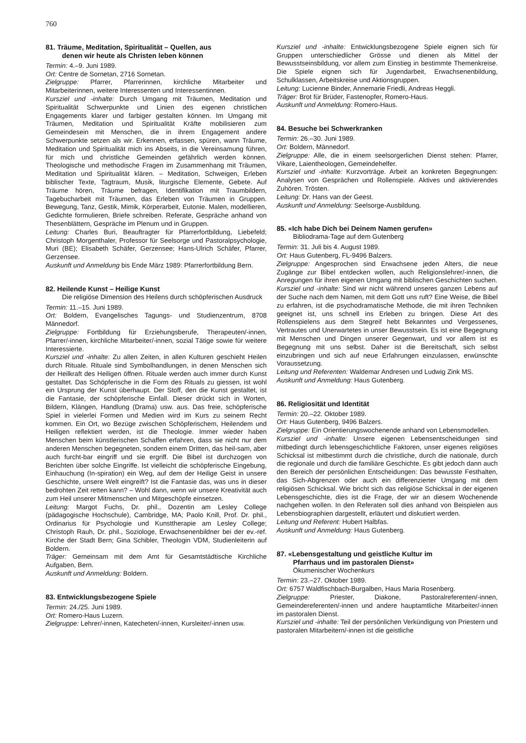760
81. Träume, Meditation, Spiritualität – Quellen, aus
denen wir heute als Christen leben können
Termin: 4.–9. Juni 1989.
Ort: Centre de Sornetan, 2716 Sornetan.
Zielgruppe: Pfarrer, Pfarrerinnen, kirchliche Mitarbeiter und Mitarbeiterinnen, weitere Interessenten und Interessentinnen.
Kursziel und -inhalte: Durch Umgang mit Träumen, Meditation und Spiritualität Schwerpunkte und Linien des eigenen christlichen Engagements klarer und farbiger gestalten können. Im Umgang mit Träumen, Meditation und Spiritualität Kräfte mobilisieren zum Gemeindesein mit Menschen, die in ihrem Engagement andere Schwerpunkte setzen als wir. Erkennen, erfassen, spüren, wann Träume, Meditation und Spiritualität mich ins Abseits, in die Vereinsamung führen, für mich und christliche Gemeinden gefährlich werden können. Theologische und methodische Fragen im Zusammenhang mit Träumen, Meditation und Spiritualität klären. – Meditation, Schweigen, Erleben biblischer Texte, Tagtraum, Musik, liturgische Elemente, Gebete. Auf Träume hören, Träume befragen, Identifikation mit Traumbildern, Tagebucharbeit mit Träumen, das Erleben von Träumen in Gruppen. Bewegung, Tanz, Gestik, Mimik, Körperarbeit, Eutonie. Malen, modellieren, Gedichte formulieren, Briefe schreiben. Referate, Gespräche anhand von Thesenblättern, Gespräche im Plenum und in Gruppen.
Leitung: Charles Buri, Beauftragter für Pfarrerfortbildung, Liebefeld; Christoph Morgenthaler, Professor für Seelsorge und Pastoralpsychologie, Muri (BE); Elisabeth Schäfer, Gerzensee; Hans-Ulrich Schäfer, Pfarrer, Gerzensee.
Auskunft und Anmeldung bis Ende März 1989: Pfarrerfortbildung Bern.
82. Heilende Kunst – Heilige Kunst
Die religiöse Dimension des Heilens durch schöpferischen Ausdruck
Termin: 11.–15. Juni 1989.
Ort: Boldern, Evangelisches Tagungs- und Studienzentrum, 8708 Männedorf.
Zielgruppe: Fortbildung für Erziehungsberufe, Therapeuten/-innen, Pfarrer/-innen, kirchliche Mitarbeiter/-innen, sozial Tätige sowie für weitere Interessierte.
Kursziel und -inhalte: Zu allen Zeiten, in allen Kulturen geschieht Heilen durch Rituale. Rituale sind Symbolhandlungen, in denen Menschen sich der Heilkraft des Heiligen öffnen. Rituale werden auch immer durch Kunst gestaltet. Das Schöpferische in die Form des Rituals zu giessen, ist wohl ein Ursprung der Kunst überhaupt. Der Stoff, den die Kunst gestaltet, ist die Fantasie, der schöpferische Einfall. Dieser drückt sich in Worten, Bildern, Klängen, Handlung (Drama) usw. aus. Das freie, schöpferische Spiel in vielerlei Formen und Medien wird im Kurs zu seinem Recht kommen. Ein Ort, wo Bezüge zwischen Schöpferischem, Heilendem und Heiligen reflektiert werden, ist die Theologie. Immer wieder haben Menschen beim künstlerischen Schaffen erfahren, dass sie nicht nur dem anderen Menschen begegneten, sondern einem Dritten, das heil-sam, aber auch furcht-bar eingriff und sie ergriff. Die Bibel ist durchzogen von Berichten über solche Eingriffe. Ist vielleicht die schöpferische Eingebung, Einhauchung (In-spiration) ein Weg, auf dem der Heilige Geist in unsere Geschichte, unsere Welt eingreift? Ist die Fantasie das, was uns in dieser bedrohten Zeit retten kann? – Wohl dann, wenn wir unsere Kreativität auch zum Heil unserer Mitmenschen und Mitgeschöpfe einsetzen.
Leitung: Margot Fuchs, Dr. phil., Dozentin am Lesley College (pädagogische Hochschule), Cambridge, MA; Paolo Knill, Prof. Dr. phil., Ordinarius für Psychologie und Kunsttherapie am Lesley College; Christoph Rauh, Dr. phil., Soziologe, Erwachsenenbildner bei der ev.-ref. Kirche der Stadt Bern; Gina Schibler, Theologin VDM, Studienleiterin auf Boldern.
Träger: Gemeinsam mit dem Amt für Gesamtstädtische Kirchliche Aufgaben, Bern.
Auskunft und Anmeldung: Boldern.
83. Entwicklungsbezogene Spiele
Termin: 24./25. Juni 1989.
Ort: Romero-Haus Luzern.
Zielgruppe: Lehrer/-innen, Katecheten/-innen, Kursleiter/-innen usw.
Kursziel und -inhalte: Entwicklungsbezogene Spiele eignen sich für Gruppen unterschiedlicher Grösse und dienen als Mittel der Bewusstseinsbildung, vor allem zum Einstieg in bestimmte Themenkreise. Die Spiele eignen sich für Jugendarbeit, Erwachsenenbildung, Schulklassen, Arbeitskreise und Aktionsgruppen.
Leitung: Lucienne Binder, Annemarie Friedli, Andreas Heggli.
Träger: Brot für Brüder, Fastenopfer, Romero-Haus.
Auskunft und Anmeldung: Romero-Haus.
84. Besuche bei Schwerkranken
Termin: 26.–30. Juni 1989.
Ort: Boldern, Männedorf.
Zielgruppe: Alle, die in einem seelsorgerlichen Dienst stehen: Pfarrer, Vikare, Laientheologen, Gemeindehelfer.
Kursziel und -inhalte: Kurzvorträge. Arbeit an konkreten Begegnungen: Analysen von Gesprächen und Rollenspiele. Aktives und aktivierendes Zuhören. Trösten.
Leitung: Dr. Hans van der Geest.
Auskunft und Anmeldung: Seelsorge-Ausbildung.
85. «Ich habe Dich bei Deinem Namen gerufen»
Bibliodrama-Tage auf dem Gutenberg
Termin: 31. Juli bis 4. August 1989.
Ort: Haus Gutenberg, FL-9496 Balzers.
Zielgruppe: Angesprochen sind Erwachsene jeden Alters, die neue Zugänge zur Bibel entdecken wollen, auch Religionslehrer/-innen, die Anregungen für ihren eigenen Umgang mit biblischen Geschichten suchen.
Kursziel und -inhalte: Sind wir nicht während unseres ganzen Lebens auf der Suche nach dem Namen, mit dem Gott uns ruft? Eine Weise, die Bibel zu erfahren, ist die psychodramatische Methode, die mit ihren Techniken geeignet ist, uns schnell ins Erleben zu bringen. Diese Art des Rollenspielens aus dem Stegreif hebt Bekanntes und Vergessenes, Vertrautes und Unerwartetes in unser Bewusstsein. Es ist eine Begegnung mit Menschen und Dingen unserer Gegenwart, und vor allem ist es Begegnung mit uns selbst. Daher ist die Bereitschaft, sich selbst einzubringen und sich auf neue Erfahrungen einzulassen, erwünschte Voraussetzung.
Leitung und Referenten: Waldemar Andresen und Ludwig Zink MS.
Auskunft und Anmeldung: Haus Gutenberg.
86. Religiosität und Identität
Termin: 20.–22. Oktober 1989.
Ort: Haus Gutenberg, 9496 Balzers.
Zielgruppe: Ein Orientierungswochenende anhand von Lebensmodellen.
Kursziel und -inhalte: Unsere eigenen Lebensentscheidungen sind mitbedingt durch lebensgeschichtliche Faktoren, unser eigenes religiöses Schicksal ist mitbestimmt durch die christliche, durch die nationale, durch die regionale und durch die familiäre Geschichte. Es gibt jedoch dann auch den Bereich der persönlichen Entscheidungen: Das bewusste Festhalten, das Sich-Abgrenzen oder auch ein differenzierter Umgang mit dem religiösen Schicksal. Wie bricht sich das religiöse Schicksal in der eigenen Lebensgeschichte, dies ist die Frage, der wir an diesem Wochenende nachgehen wollen. In den Referaten soll dies anhand von Beispielen aus Lebensbiographien dargestellt, erläutert und diskutiert werden.
Leitung und Referent: Hubert Halbfas.
Auskunft und Anmeldung: Haus Gutenberg.
87. «Lebensgestaltung und geistliche Kultur im
Pfarrhaus und im pastoralen Dienst»
Ökumenischer Wochenkurs
Termin: 23.–27. Oktober 1989.
Ort: 6757 Waldfischbach-Burgalben, Haus Maria Rosenberg.
Zielgruppe: Priester, Diakone, Pastoralreferenten/-innen, Gemeindereferenten/-innen und andere hauptamtliche Mitarbeiter/-innen im pastoralen Dienst.
Kursziel und -inhalte: Teil der persönlichen Verkündigung von Priestern und pastoralen Mitarbeitern/-innen ist die geistliche